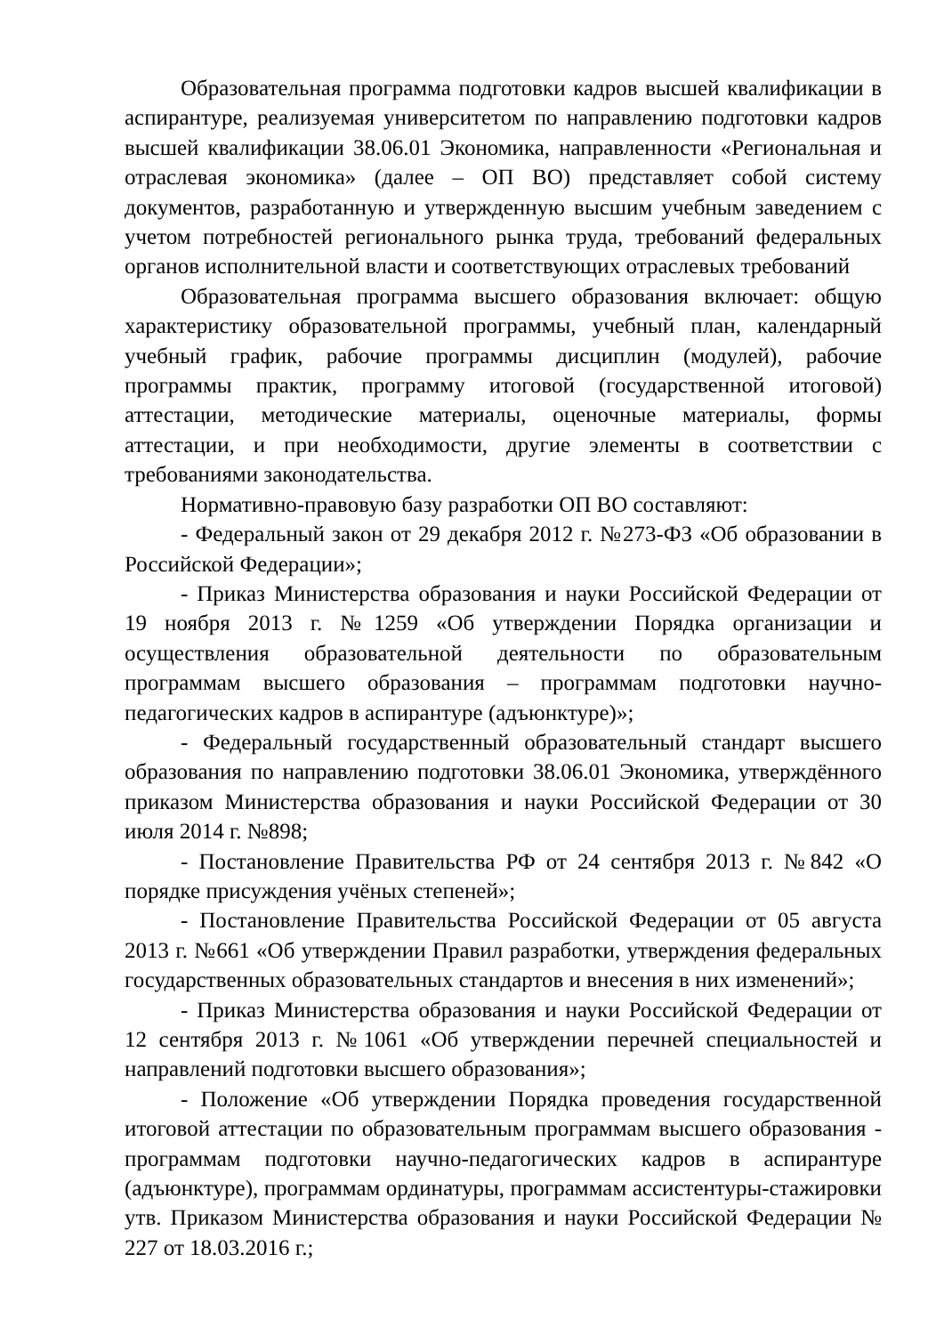Образовательная программа подготовки кадров высшей квалификации в аспирантуре, реализуемая университетом по направлению подготовки кадров высшей квалификации 38.06.01 Экономика, направленности «Региональная и отраслевая экономика» (далее – ОП ВО) представляет собой систему документов, разработанную и утвержденную высшим учебным заведением с учетом потребностей регионального рынка труда, требований федеральных органов исполнительной власти и соответствующих отраслевых требований
Образовательная программа высшего образования включает: общую характеристику образовательной программы, учебный план, календарный учебный график, рабочие программы дисциплин (модулей), рабочие программы практик, программу итоговой (государственной итоговой) аттестации, методические материалы, оценочные материалы, формы аттестации, и при необходимости, другие элементы в соответствии с требованиями законодательства.
Нормативно-правовую базу разработки ОП ВО составляют:
- Федеральный закон от 29 декабря 2012 г. №273-ФЗ «Об образовании в Российской Федерации»;
- Приказ Министерства образования и науки Российской Федерации от 19 ноября 2013 г. №1259 «Об утверждении Порядка организации и осуществления образовательной деятельности по образовательным программам высшего образования – программам подготовки научно-педагогических кадров в аспирантуре (адъюнктуре)»;
- Федеральный государственный образовательный стандарт высшего образования по направлению подготовки 38.06.01 Экономика, утверждённого приказом Министерства образования и науки Российской Федерации от 30 июля 2014 г. №898;
- Постановление Правительства РФ от 24 сентября 2013 г. №842 «О порядке присуждения учёных степеней»;
- Постановление Правительства Российской Федерации от 05 августа 2013 г. №661 «Об утверждении Правил разработки, утверждения федеральных государственных образовательных стандартов и внесения в них изменений»;
- Приказ Министерства образования и науки Российской Федерации от 12 сентября 2013 г. №1061 «Об утверждении перечней специальностей и направлений подготовки высшего образования»;
- Положение «Об утверждении Порядка проведения государственной итоговой аттестации по образовательным программам высшего образования - программам подготовки научно-педагогических кадров в аспирантуре (адъюнктуре), программам ординатуры, программам ассистентуры-стажировки утв. Приказом Министерства образования и науки Российской Федерации № 227 от 18.03.2016 г.;